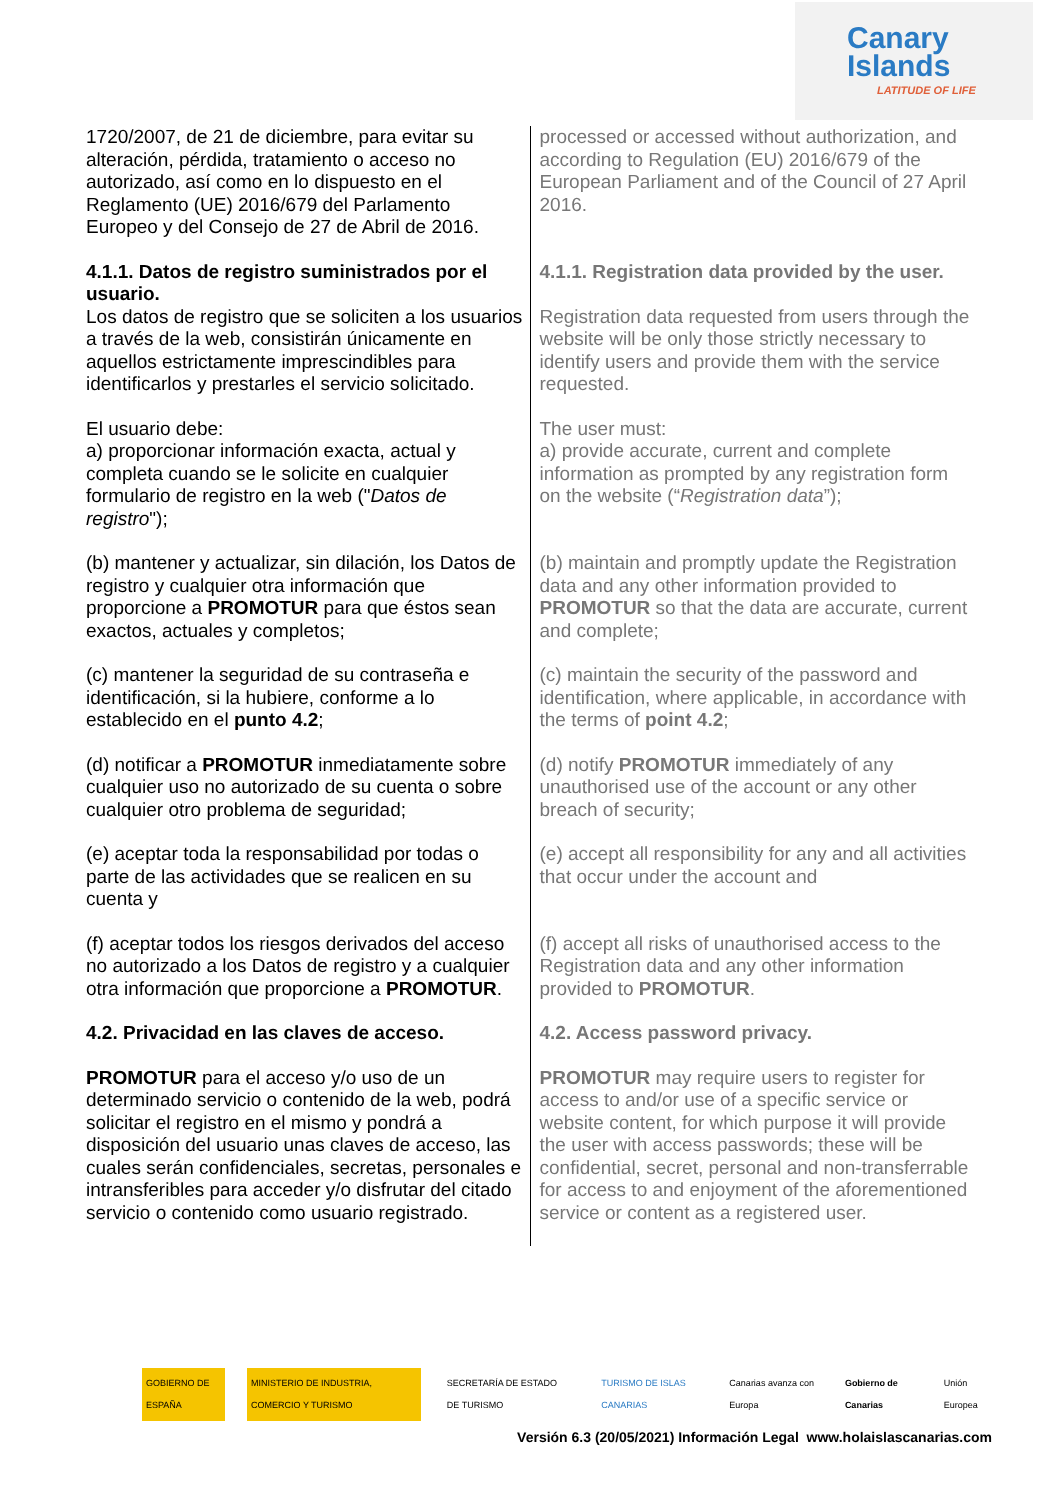Canary
Islands
LATITUDE OF LIFE
| 1720/2007, de 21 de diciembre, para evitar su alteración, pérdida, tratamiento o acceso no autorizado, así como en lo dispuesto en el Reglamento (UE) 2016/679 del Parlamento Europeo y del Consejo de 27 de Abril de 2016. | processed or accessed without authorization, and according to Regulation (EU) 2016/679 of the European Parliament and of the Council of 27 April 2016. |
| 4.1.1. Datos de registro suministrados por el usuario. Los datos de registro que se soliciten a los usuarios a través de la web, consistirán únicamente en aquellos estrictamente imprescindibles para identificarlos y prestarles el servicio solicitado. | 4.1.1. Registration data provided by the user. Registration data requested from users through the website will be only those strictly necessary to identify users and provide them with the service requested. |
| El usuario debe: a) proporcionar información exacta, actual y completa cuando se le solicite en cualquier formulario de registro en la web (" Datos de registro "); | The user must: a) provide accurate, current and complete information as prompted by any registration form on the website (“ Registration data ”); |
| (b) mantener y actualizar, sin dilación, los Datos de registro y cualquier otra información que proporcione a PROMOTUR para que éstos sean exactos, actuales y completos; | (b) maintain and promptly update the Registration data and any other information provided to PROMOTUR so that the data are accurate, current and complete; |
| (c) mantener la seguridad de su contraseña e identificación, si la hubiere, conforme a lo establecido en el punto 4.2 ; | (c) maintain the security of the password and identification, where applicable, in accordance with the terms of point 4.2 ; |
| (d) notificar a PROMOTUR inmediatamente sobre cualquier uso no autorizado de su cuenta o sobre cualquier otro problema de seguridad; | (d) notify PROMOTUR immediately of any unauthorised use of the account or any other breach of security; |
| (e) aceptar toda la responsabilidad por todas o parte de las actividades que se realicen en su cuenta y | (e) accept all responsibility for any and all activities that occur under the account and |
| (f) aceptar todos los riesgos derivados del acceso no autorizado a los Datos de registro y a cualquier otra información que proporcione a PROMOTUR . | (f) accept all risks of unauthorised access to the Registration data and any other information provided to PROMOTUR . |
| 4.2. Privacidad en las claves de acceso. | 4.2. Access password privacy. |
| PROMOTUR para el acceso y/o uso de un determinado servicio o contenido de la web, podrá solicitar el registro en el mismo y pondrá a disposición del usuario unas claves de acceso, las cuales serán confidenciales, secretas, personales e intransferibles para acceder y/o disfrutar del citado servicio o contenido como usuario registrado. | PROMOTUR may require users to register for access to and/or use of a specific service or website content, for which purpose it will provide the user with access passwords; these will be confidential, secret, personal and non-transferrable for access to and enjoyment of the aforementioned service or content as a registered user. |
GOBIERNO DE ESPAÑA
MINISTERIO DE INDUSTRIA, COMERCIO Y TURISMO
SECRETARÍA DE ESTADO DE TURISMO
TURISMO DE ISLAS CANARIAS Canarias avanza con Europa Gobierno de Canarias Unión Europea
Versión 6.3 (20/05/2021) Información Legal www.holaislascanarias.com